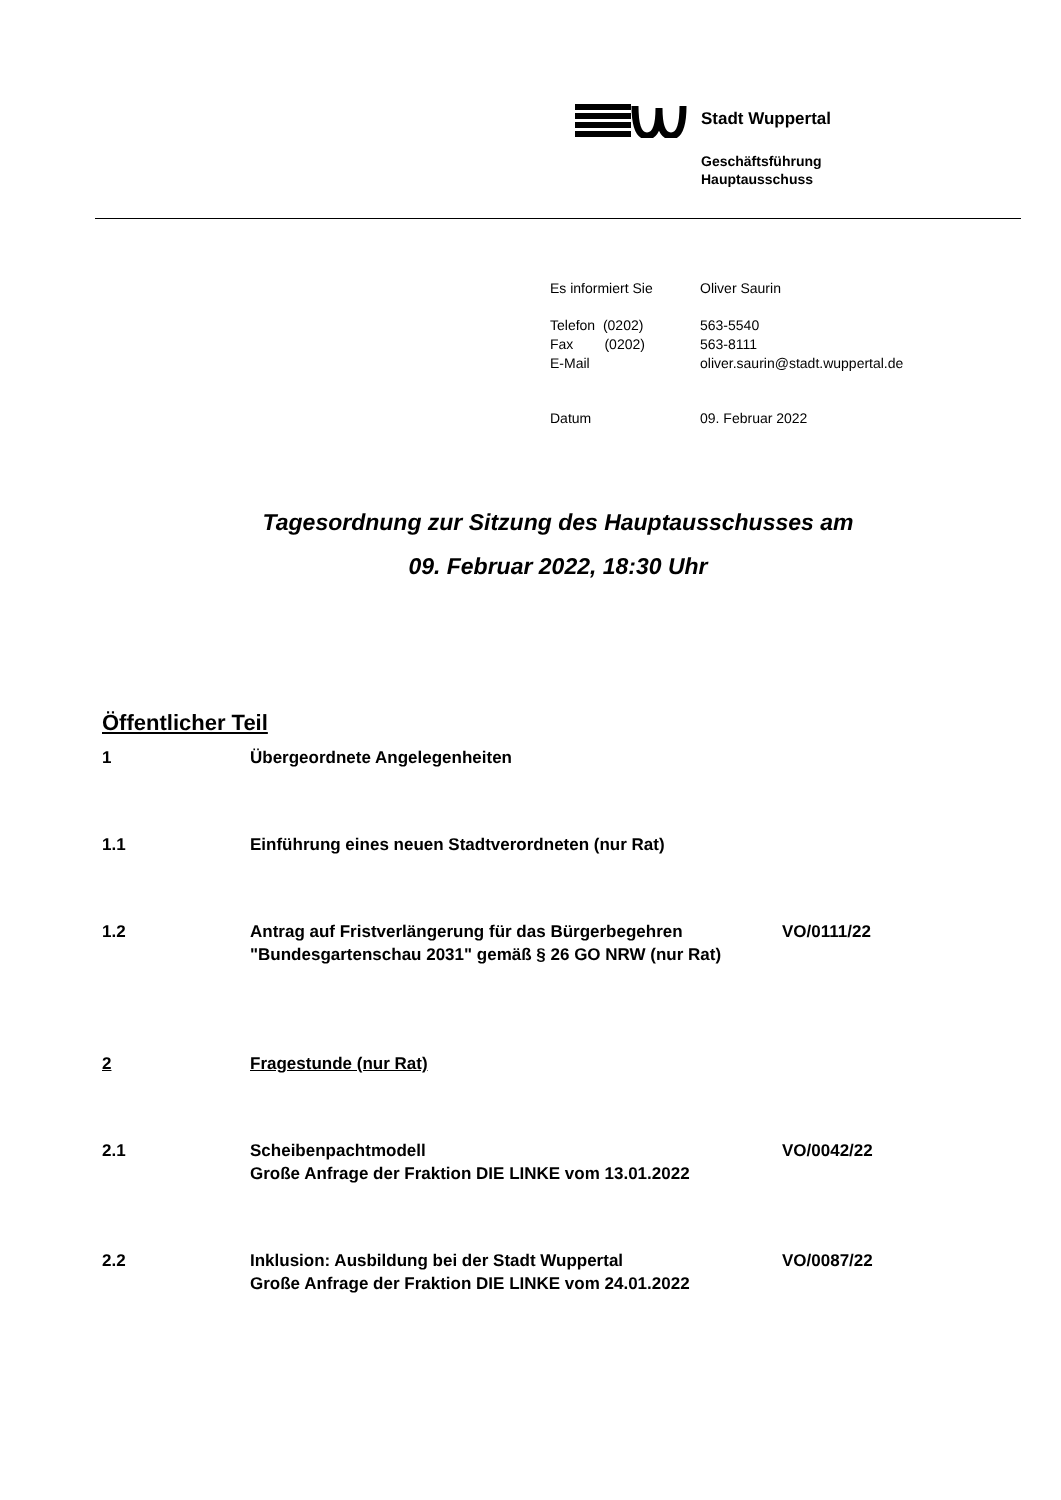Stadt Wuppertal
Geschäftsführung
Hauptausschuss
| Es informiert Sie | Oliver Saurin |
| Telefon (0202) Fax (0202) E-Mail | 563-5540 563-8111 oliver.saurin@stadt.wuppertal.de |
| Datum | 09. Februar 2022 |
Tagesordnung zur Sitzung des Hauptausschusses am
09. Februar 2022, 18:30 Uhr
Öffentlicher Teil
1 Übergeordnete Angelegenheiten
1.1 Einführung eines neuen Stadtverordneten (nur Rat)
1.2 Antrag auf Fristverlängerung für das Bürgerbegehren "Bundesgartenschau 2031" gemäß § 26 GO NRW (nur Rat)
VO/0111/22
2 Fragestunde (nur Rat)
2.1 Scheibenpachtmodell
Große Anfrage der Fraktion DIE LINKE vom 13.01.2022
VO/0042/22
2.2 Inklusion: Ausbildung bei der Stadt Wuppertal
Große Anfrage der Fraktion DIE LINKE vom 24.01.2022
VO/0087/22